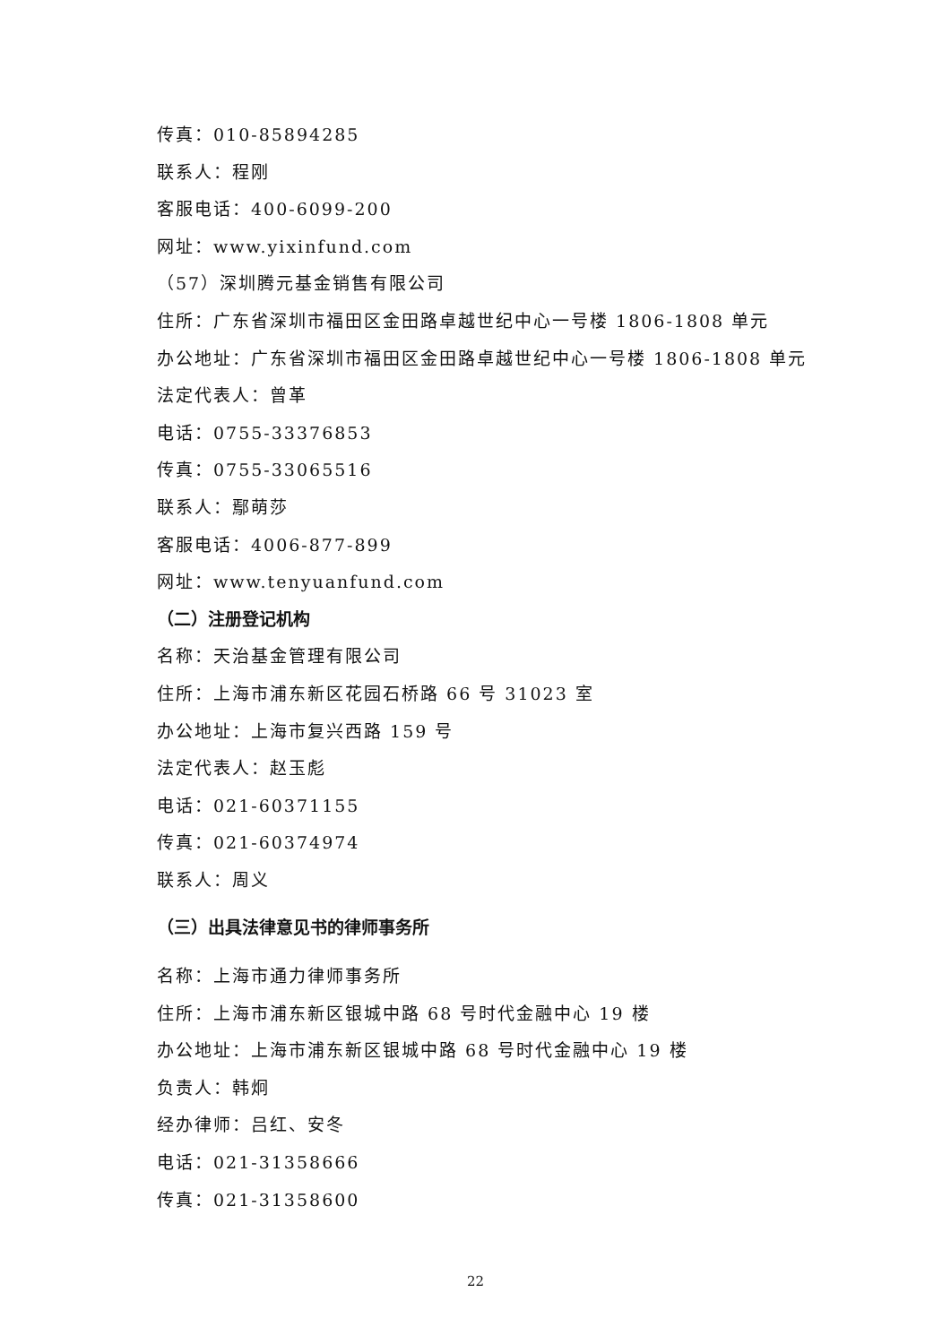传真：010-85894285
联系人：程刚
客服电话：400-6099-200
网址：www.yixinfund.com
（57）深圳腾元基金销售有限公司
住所：广东省深圳市福田区金田路卓越世纪中心一号楼 1806-1808 单元
办公地址：广东省深圳市福田区金田路卓越世纪中心一号楼 1806-1808 单元
法定代表人：曾革
电话：0755-33376853
传真：0755-33065516
联系人：鄢萌莎
客服电话：4006-877-899
网址：www.tenyuanfund.com
（二）注册登记机构
名称：天治基金管理有限公司
住所：上海市浦东新区花园石桥路 66 号 31023 室
办公地址：上海市复兴西路 159 号
法定代表人：赵玉彪
电话：021-60371155
传真：021-60374974
联系人：周义
（三）出具法律意见书的律师事务所
名称：上海市通力律师事务所
住所：上海市浦东新区银城中路 68 号时代金融中心 19 楼
办公地址：上海市浦东新区银城中路 68 号时代金融中心 19 楼
负责人：韩炯
经办律师：吕红、安冬
电话：021-31358666
传真：021-31358600
22